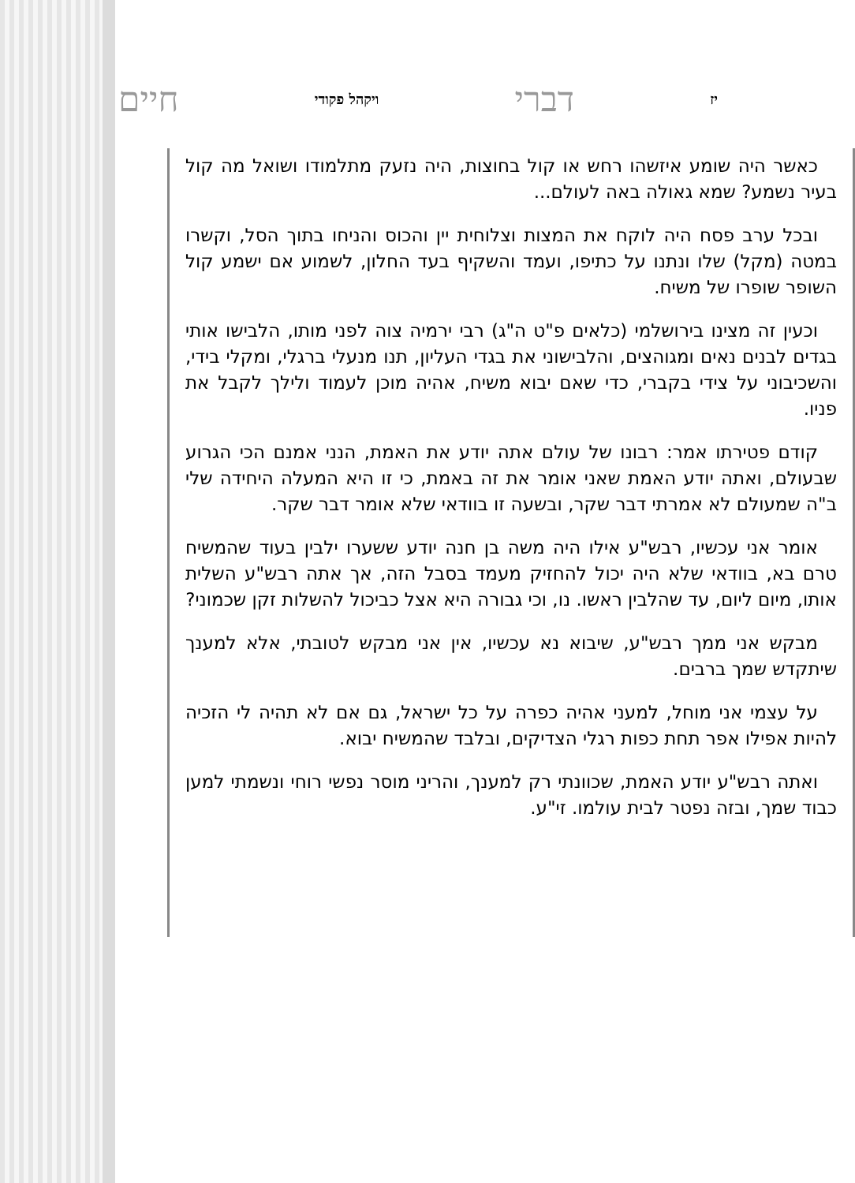יז דברי ויקהל פקודי חיים
כאשר היה שומע איזשהו רחש או קול בחוצות, היה נזעק מתלמודו ושואל מה קול בעיר נשמע? שמא גאולה באה לעולם...
ובכל ערב פסח היה לוקח את המצות וצלוחית יין והכוס והניחו בתוך הסל, וקשרו במטה (מקל) שלו ונתנו על כתיפו, ועמד והשקיף בעד החלון, לשמוע אם ישמע קול השופר שופרו של משיח.
וכעין זה מצינו בירושלמי (כלאים פ"ט ה"ג) רבי ירמיה צוה לפני מותו, הלבישו אותי בגדים לבנים נאים ומגוהצים, והלבישוני את בגדי העליון, תנו מנעלי ברגלי, ומקלי בידי, והשכיבוני על צידי בקברי, כדי שאם יבוא משיח, אהיה מוכן לעמוד ולילך לקבל את פניו.
קודם פטירתו אמר: רבונו של עולם אתה יודע את האמת, הנני אמנם הכי הגרוע שבעולם, ואתה יודע האמת שאני אומר את זה באמת, כי זו היא המעלה היחידה שלי ב"ה שמעולם לא אמרתי דבר שקר, ובשעה זו בוודאי שלא אומר דבר שקר.
אומר אני עכשיו, רבש"ע אילו היה משה בן חנה יודע ששערו ילבין בעוד שהמשיח טרם בא, בוודאי שלא היה יכול להחזיק מעמד בסבל הזה, אך אתה רבש"ע השלית אותו, מיום ליום, עד שהלבין ראשו. נו, וכי גבורה היא אצל כביכול להשלות זקן שכמוני?
מבקש אני ממך רבש"ע, שיבוא נא עכשיו, אין אני מבקש לטובתי, אלא למענך שיתקדש שמך ברבים.
על עצמי אני מוחל, למעני אהיה כפרה על כל ישראל, גם אם לא תהיה לי הזכיה להיות אפילו אפר תחת כפות רגלי הצדיקים, ובלבד שהמשיח יבוא.
ואתה רבש"ע יודע האמת, שכוונתי רק למענך, והריני מוסר נפשי רוחי ונשמתי למען כבוד שמך, ובזה נפטר לבית עולמו. זי"ע.